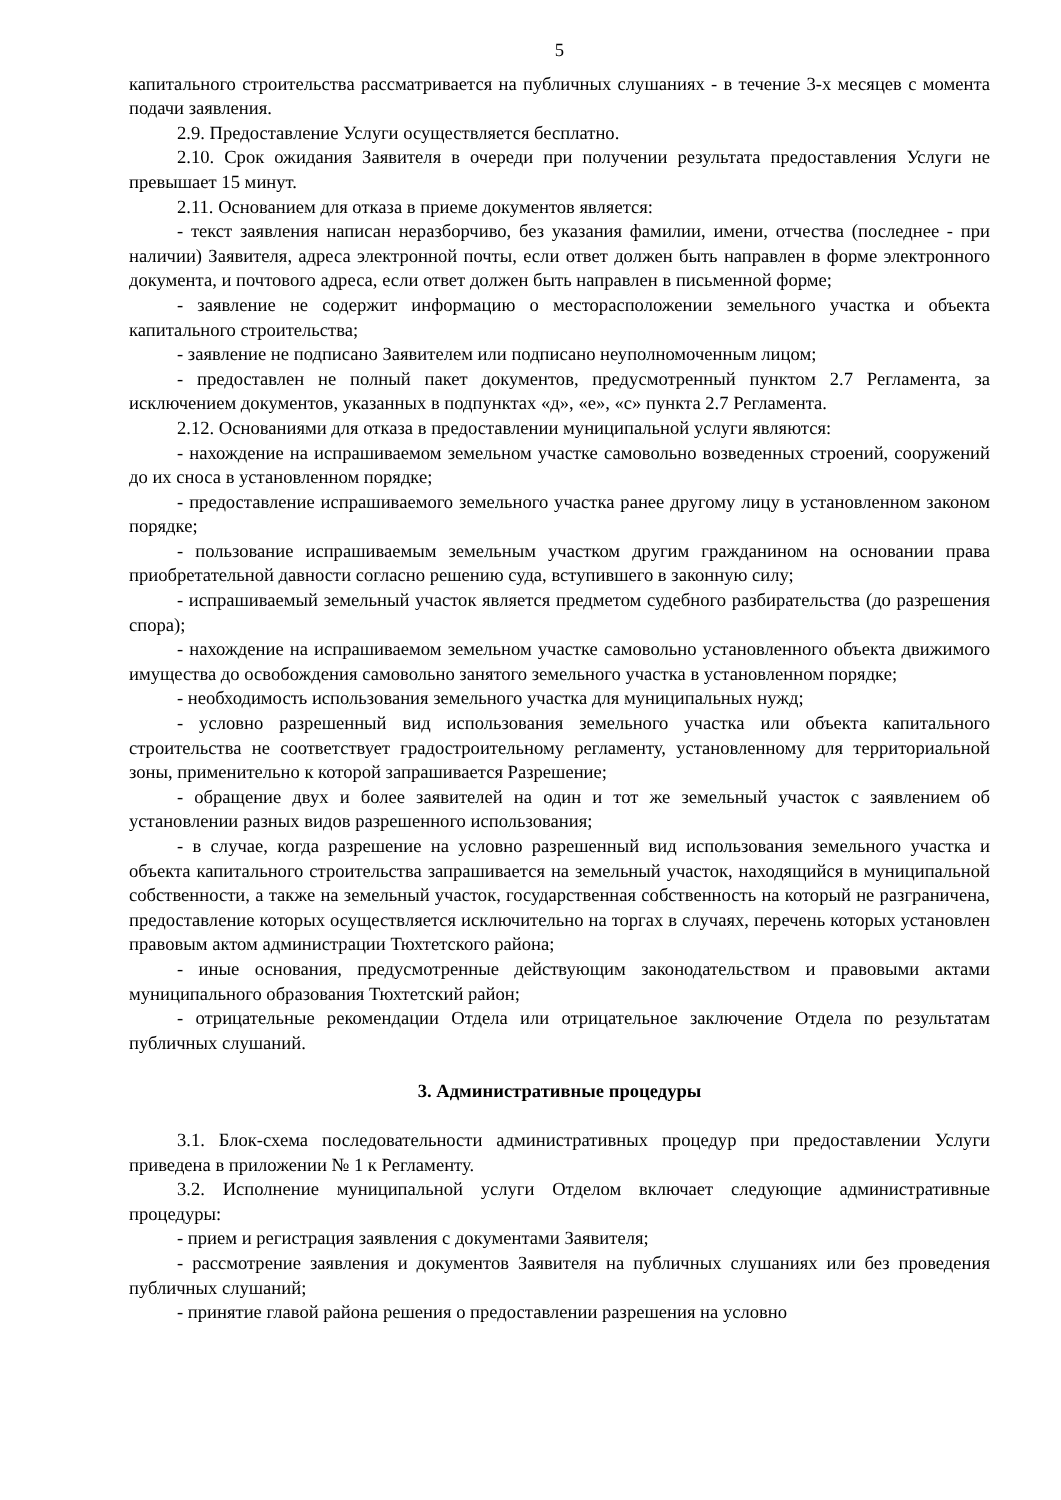5
капитального строительства рассматривается на публичных слушаниях - в течение 3-х месяцев с момента подачи заявления.
2.9. Предоставление Услуги осуществляется бесплатно.
2.10. Срок ожидания Заявителя в очереди при получении результата предоставления Услуги не превышает 15 минут.
2.11. Основанием для отказа в приеме документов является:
- текст заявления написан неразборчиво, без указания фамилии, имени, отчества (последнее - при наличии) Заявителя, адреса электронной почты, если ответ должен быть направлен в форме электронного документа, и почтового адреса, если ответ должен быть направлен в письменной форме;
- заявление не содержит информацию о месторасположении земельного участка и объекта капитального строительства;
- заявление не подписано Заявителем или подписано неуполномоченным лицом;
- предоставлен не полный пакет документов, предусмотренный пунктом 2.7 Регламента, за исключением документов, указанных в подпунктах «д», «е», «с» пункта 2.7 Регламента.
2.12. Основаниями для отказа в предоставлении муниципальной услуги являются:
- нахождение на испрашиваемом земельном участке самовольно возведенных строений, сооружений до их сноса в установленном порядке;
- предоставление испрашиваемого земельного участка ранее другому лицу в установленном законом порядке;
- пользование испрашиваемым земельным участком другим гражданином на основании права приобретательной давности согласно решению суда, вступившего в законную силу;
- испрашиваемый земельный участок является предметом судебного разбирательства (до разрешения спора);
- нахождение на испрашиваемом земельном участке самовольно установленного объекта движимого имущества до освобождения самовольно занятого земельного участка в установленном порядке;
- необходимость использования земельного участка для муниципальных нужд;
- условно разрешенный вид использования земельного участка или объекта капитального строительства не соответствует градостроительному регламенту, установленному для территориальной зоны, применительно к которой запрашивается Разрешение;
- обращение двух и более заявителей на один и тот же земельный участок с заявлением об установлении разных видов разрешенного использования;
- в случае, когда разрешение на условно разрешенный вид использования земельного участка и объекта капитального строительства запрашивается на земельный участок, находящийся в муниципальной собственности, а также на земельный участок, государственная собственность на который не разграничена, предоставление которых осуществляется исключительно на торгах в случаях, перечень которых установлен правовым актом администрации Тюхтетского района;
- иные основания, предусмотренные действующим законодательством и правовыми актами муниципального образования Тюхтетский район;
- отрицательные рекомендации Отдела или отрицательное заключение Отдела по результатам публичных слушаний.
3. Административные процедуры
3.1. Блок-схема последовательности административных процедур при предоставлении Услуги приведена в приложении № 1 к Регламенту.
3.2. Исполнение муниципальной услуги Отделом включает следующие административные процедуры:
- прием и регистрация заявления с документами Заявителя;
- рассмотрение заявления и документов Заявителя на публичных слушаниях или без проведения публичных слушаний;
- принятие главой района решения о предоставлении разрешения на условно